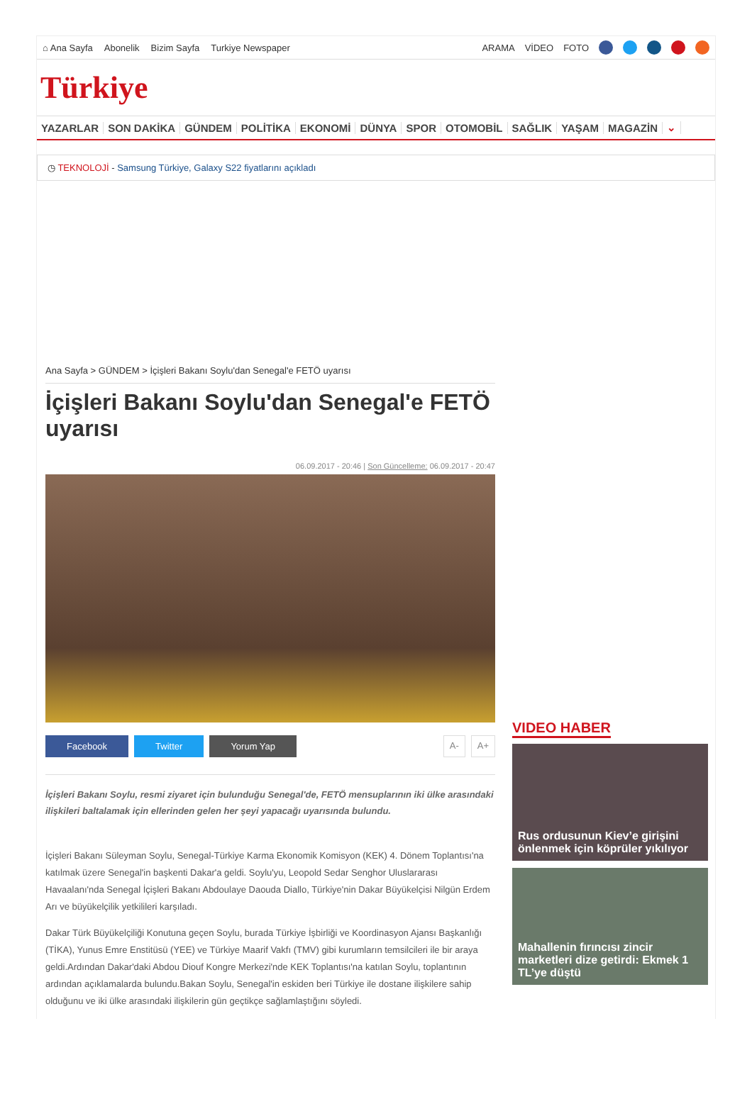⌂ Ana Sayfa Abonelik Bizim Sayfa Turkiye Newspaper ARAMA VİDEO FOTO
Türkiye
YAZARLAR SON DAKİKA GÜNDEM POLİTİKA EKONOMİ DÜNYA SPOR OTOMOBİL SAĞLIK YAŞAM MAGAZİN ⌄
◷ TEKNOLOJİ - Samsung Türkiye, Galaxy S22 fiyatlarını açıkladı
Ana Sayfa > GÜNDEM > İçişleri Bakanı Soylu'dan Senegal'e FETÖ uyarısı
İçişleri Bakanı Soylu'dan Senegal'e FETÖ uyarısı
06.09.2017 - 20:46 | Son Güncelleme: 06.09.2017 - 20:47
Facebook Twitter Yorum Yap A- A+
İçişleri Bakanı Soylu, resmi ziyaret için bulunduğu Senegal'de, FETÖ mensuplarının iki ülke arasındaki ilişkileri baltalamak için ellerinden gelen her şeyi yapacağı uyarısında bulundu.
İçişleri Bakanı Süleyman Soylu, Senegal-Türkiye Karma Ekonomik Komisyon (KEK) 4. Dönem Toplantısı'na katılmak üzere Senegal'in başkenti Dakar'a geldi. Soylu'yu, Leopold Sedar Senghor Uluslararası Havaalanı'nda Senegal İçişleri Bakanı Abdoulaye Daouda Diallo, Türkiye'nin Dakar Büyükelçisi Nilgün Erdem Arı ve büyükelçilik yetkilileri karşıladı.
Dakar Türk Büyükelçiliği Konutuna geçen Soylu, burada Türkiye İşbirliği ve Koordinasyon Ajansı Başkanlığı (TİKA), Yunus Emre Enstitüsü (YEE) ve Türkiye Maarif Vakfı (TMV) gibi kurumların temsilcileri ile bir araya geldi.Ardından Dakar'daki Abdou Diouf Kongre Merkezi'nde KEK Toplantısı'na katılan Soylu, toplantının ardından açıklamalarda bulundu.Bakan Soylu, Senegal'in eskiden beri Türkiye ile dostane ilişkilere sahip olduğunu ve iki ülke arasındaki ilişkilerin gün geçtikçe sağlamlaştığını söyledi.
VIDEO HABER
Rus ordusunun Kiev’e girişini önlenmek için köprüler yıkılıyor
Mahallenin fırıncısı zincir marketleri dize getirdi: Ekmek 1 TL’ye düştü